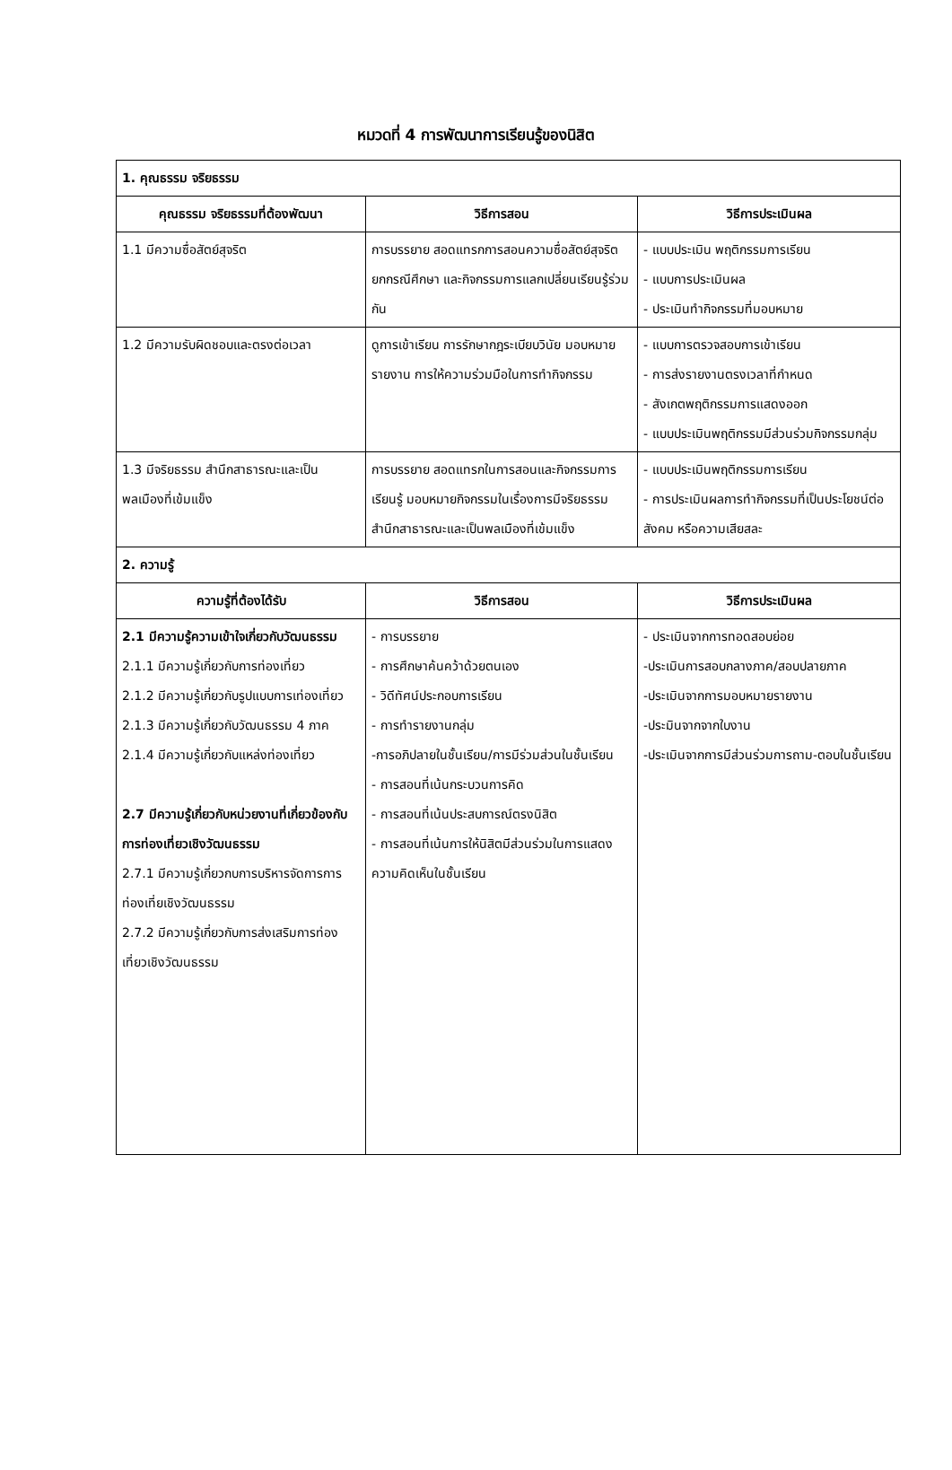หมวดที่ 4 การพัฒนาการเรียนรู้ของนิสิต
| 1. คุณธรรม จริยธรรม | | |
| คุณธรรม จริยธรรมที่ต้องพัฒนา | วิธีการสอน | วิธีการประเมินผล |
| 1.1 มีความซื่อสัตย์สุจริต | การบรรยาย สอดแทรกการสอนความซื่อสัตย์สุจริต ยกกรณีศึกษา และกิจกรรมการแลกเปลี่ยนเรียนรู้ร่วมกัน | - แบบประเมิน พฤติกรรมการเรียน - แบบการประเมินผล - ประเมินทำกิจกรรมที่มอบหมาย |
| 1.2 มีความรับผิดชอบและตรงต่อเวลา | ดูการเข้าเรียน การรักษากฎระเบียบวินัย มอบหมายรายงาน การให้ความร่วมมือในการทำกิจกรรม | - แบบการตรวจสอบการเข้าเรียน - การส่งรายงานตรงเวลาที่กำหนด - สังเกตพฤติกรรมการแสดงออก - แบบประเมินพฤติกรรมมีส่วนร่วมกิจกรรมกลุ่ม |
| 1.3 มีจริยธรรม สำนึกสาธารณะและเป็นพลเมืองที่เข้มแข็ง | การบรรยาย สอดแทรกในการสอนและกิจกรรมการเรียนรู้ มอบหมายกิจกรรมในเรื่องการมีจริยธรรม สำนึกสาธารณะและเป็นพลเมืองที่เข้มแข็ง | - แบบประเมินพฤติกรรมการเรียน - การประเมินผลการทำกิจกรรมที่เป็นประโยชน์ต่อสังคม หรือความเสียสละ |
| 2. ความรู้ | | |
| ความรู้ที่ต้องได้รับ | วิธีการสอน | วิธีการประเมินผล |
| 2.1 มีความรู้ความเข้าใจเกี่ยวกับวัฒนธรรม 2.1.1 มีความรู้เกี่ยวกับการท่องเที่ยว 2.1.2 มีความรู้เกี่ยวกับรูปแบบการเท่องเที่ยว 2.1.3 มีความรู้เกี่ยวกับวัฒนธรรม 4 ภาค 2.1.4 มีความรู้เกี่ยวกับแหล่งท่องเที่ยว 2.7 มีความรู้เกี่ยวกับหน่วยงานที่เกี่ยวข้องกับการท่องเที่ยวเชิงวัฒนธรรม 2.7.1 มีความรู้เกี่ยวกบการบริหารจัดการการท่องเที่ยเชิงวัฒนธรรม 2.7.2 มีความรู้เกี่ยวกับการส่งเสริมการท่องเที่ยวเชิงวัฒนธรรม | - การบรรยาย - การศึกษาค้นคว้าด้วยตนเอง - วิดีทัศน์ประกอบการเรียน - การทำรายงานกลุ่ม -การอภิปลายในชั้นเรียน/การมีร่วมส่วนในชั้นเรียน - การสอนที่เน้นกระบวนการคิด - การสอนที่เน้นประสบการณ์ตรงนิสิต - การสอนที่เน้นการให้นิสิตมีส่วนร่วมในการแสดงความคิดเห็นในชั้นเรียน | - ประเมินจากการทอดสอบย่อย -ประเมินการสอบกลางภาค/สอบปลายภาค -ประเมินจากการมอบหมายรายงาน -ประมินจากจากใบงาน -ประเมินจากการมีส่วนร่วมการถาม-ตอบในชั้นเรียน |